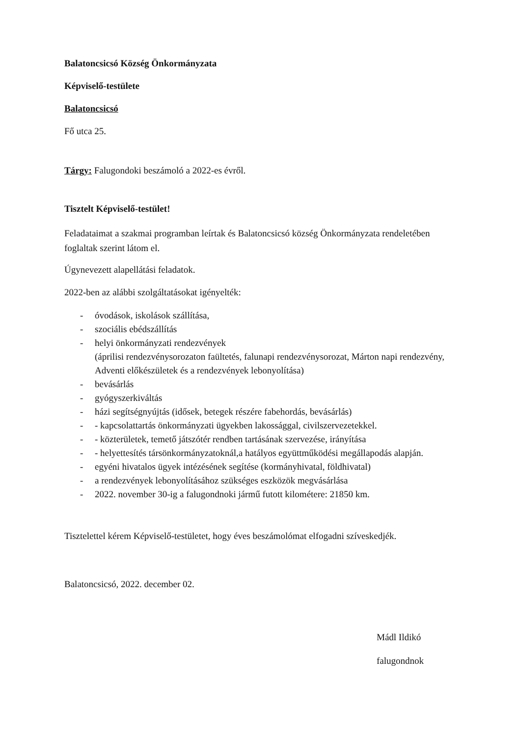Balatoncsicsó Község Önkormányzata
Képviselő-testülete
Balatoncsicsó
Fő utca 25.
Tárgy: Falugondoki beszámoló a 2022-es évről.
Tisztelt Képviselő-testület!
Feladataimat a szakmai programban leírtak és Balatoncsicsó község Önkormányzata rendeletében foglaltak szerint látom el.
Úgynevezett alapellátási feladatok.
2022-ben az alábbi szolgáltatásokat igényelték:
- óvodások, iskolások szállítása,
- szociális ebédszállítás
- helyi önkormányzati rendezvények
(áprilisi rendezvénysorozaton faültetés, falunapi rendezvénysorozat, Márton napi rendezvény, Adventi előkészületek és a rendezvények lebonyolítása)
- bevásárlás
- gyógyszerkiváltás
- házi segítségnyújtás (idősek, betegek részére fabehordás, bevásárlás)
- - kapcsolattartás önkormányzati ügyekben lakossággal, civilszervezetekkel.
- - közterületek, temető játszótér rendben tartásának szervezése, irányítása
- - helyettesítés társönkormányzatoknál,a hatályos együttműködési megállapodás alapján.
- egyéni hivatalos ügyek intézésének segítése (kormányhivatal, földhivatal)
- a rendezvények lebonyolításához szükséges eszközök megvásárlása
- 2022. november 30-ig a falugondnoki jármű futott kilométere: 21850 km.
Tisztelettel kérem Képviselő-testületet, hogy éves beszámolómat elfogadni szíveskedjék.
Balatoncsicsó, 2022. december 02.
Mádl Ildikó
falugondnok